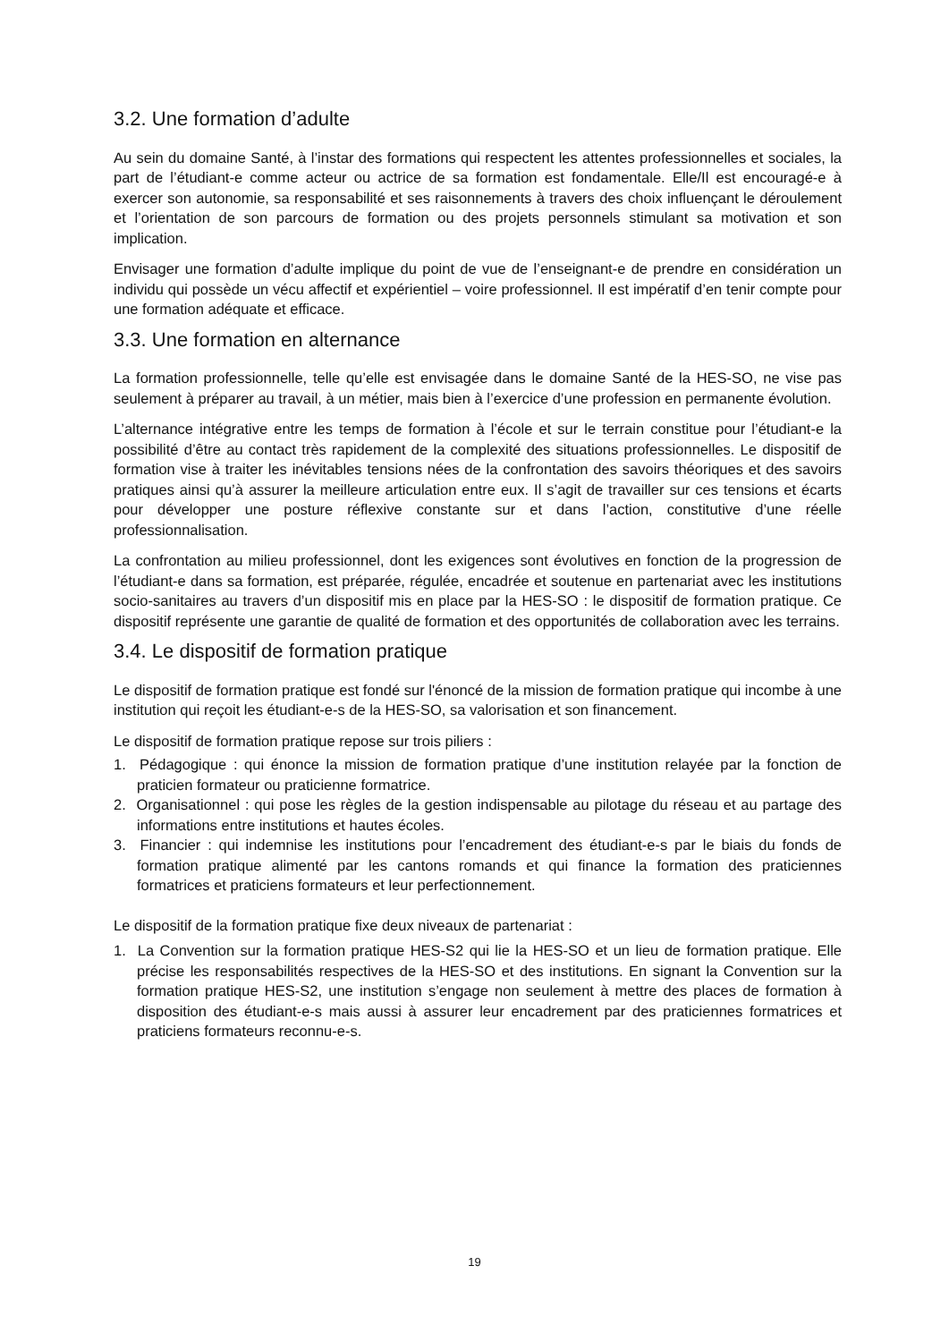3.2. Une formation d’adulte
Au sein du domaine Santé, à l’instar des formations qui respectent les attentes professionnelles et sociales, la part de l’étudiant-e comme acteur ou actrice de sa formation est fondamentale. Elle/Il est encouragé-e à exercer son autonomie, sa responsabilité et ses raisonnements à travers des choix influençant le déroulement et l’orientation de son parcours de formation ou des projets personnels stimulant sa motivation et son implication.
Envisager une formation d’adulte implique du point de vue de l’enseignant-e de prendre en considération un individu qui possède un vécu affectif et expérientiel – voire professionnel. Il est impératif d’en tenir compte pour une formation adéquate et efficace.
3.3. Une formation en alternance
La formation professionnelle, telle qu’elle est envisagée dans le domaine Santé de la HES-SO, ne vise pas seulement à préparer au travail, à un métier, mais bien à l’exercice d’une profession en permanente évolution.
L’alternance intégrative entre les temps de formation à l’école et sur le terrain constitue pour l’étudiant-e la possibilité d’être au contact très rapidement de la complexité des situations professionnelles. Le dispositif de formation vise à traiter les inévitables tensions nées de la confrontation des savoirs théoriques et des savoirs pratiques ainsi qu’à assurer la meilleure articulation entre eux. Il s’agit de travailler sur ces tensions et écarts pour développer une posture réflexive constante sur et dans l’action, constitutive d’une réelle professionnalisation.
La confrontation au milieu professionnel, dont les exigences sont évolutives en fonction de la progression de l’étudiant-e dans sa formation, est préparée, régulée, encadrée et soutenue en partenariat avec les institutions socio-sanitaires au travers d’un dispositif mis en place par la HES-SO : le dispositif de formation pratique. Ce dispositif représente une garantie de qualité de formation et des opportunités de collaboration avec les terrains.
3.4. Le dispositif de formation pratique
Le dispositif de formation pratique est fondé sur l'énoncé de la mission de formation pratique qui incombe à une institution qui reçoit les étudiant-e-s de la HES-SO, sa valorisation et son financement.
Le dispositif de formation pratique repose sur trois piliers :
1. Pédagogique : qui énonce la mission de formation pratique d’une institution relayée par la fonction de praticien formateur ou praticienne formatrice.
2. Organisationnel : qui pose les règles de la gestion indispensable au pilotage du réseau et au partage des informations entre institutions et hautes écoles.
3. Financier : qui indemnise les institutions pour l’encadrement des étudiant-e-s par le biais du fonds de formation pratique alimenté par les cantons romands et qui finance la formation des praticiennes formatrices et praticiens formateurs et leur perfectionnement.
Le dispositif de la formation pratique fixe deux niveaux de partenariat :
1. La Convention sur la formation pratique HES-S2 qui lie la HES-SO et un lieu de formation pratique. Elle précise les responsabilités respectives de la HES-SO et des institutions. En signant la Convention sur la formation pratique HES-S2, une institution s’engage non seulement à mettre des places de formation à disposition des étudiant-e-s mais aussi à assurer leur encadrement par des praticiennes formatrices et praticiens formateurs reconnu-e-s.
19